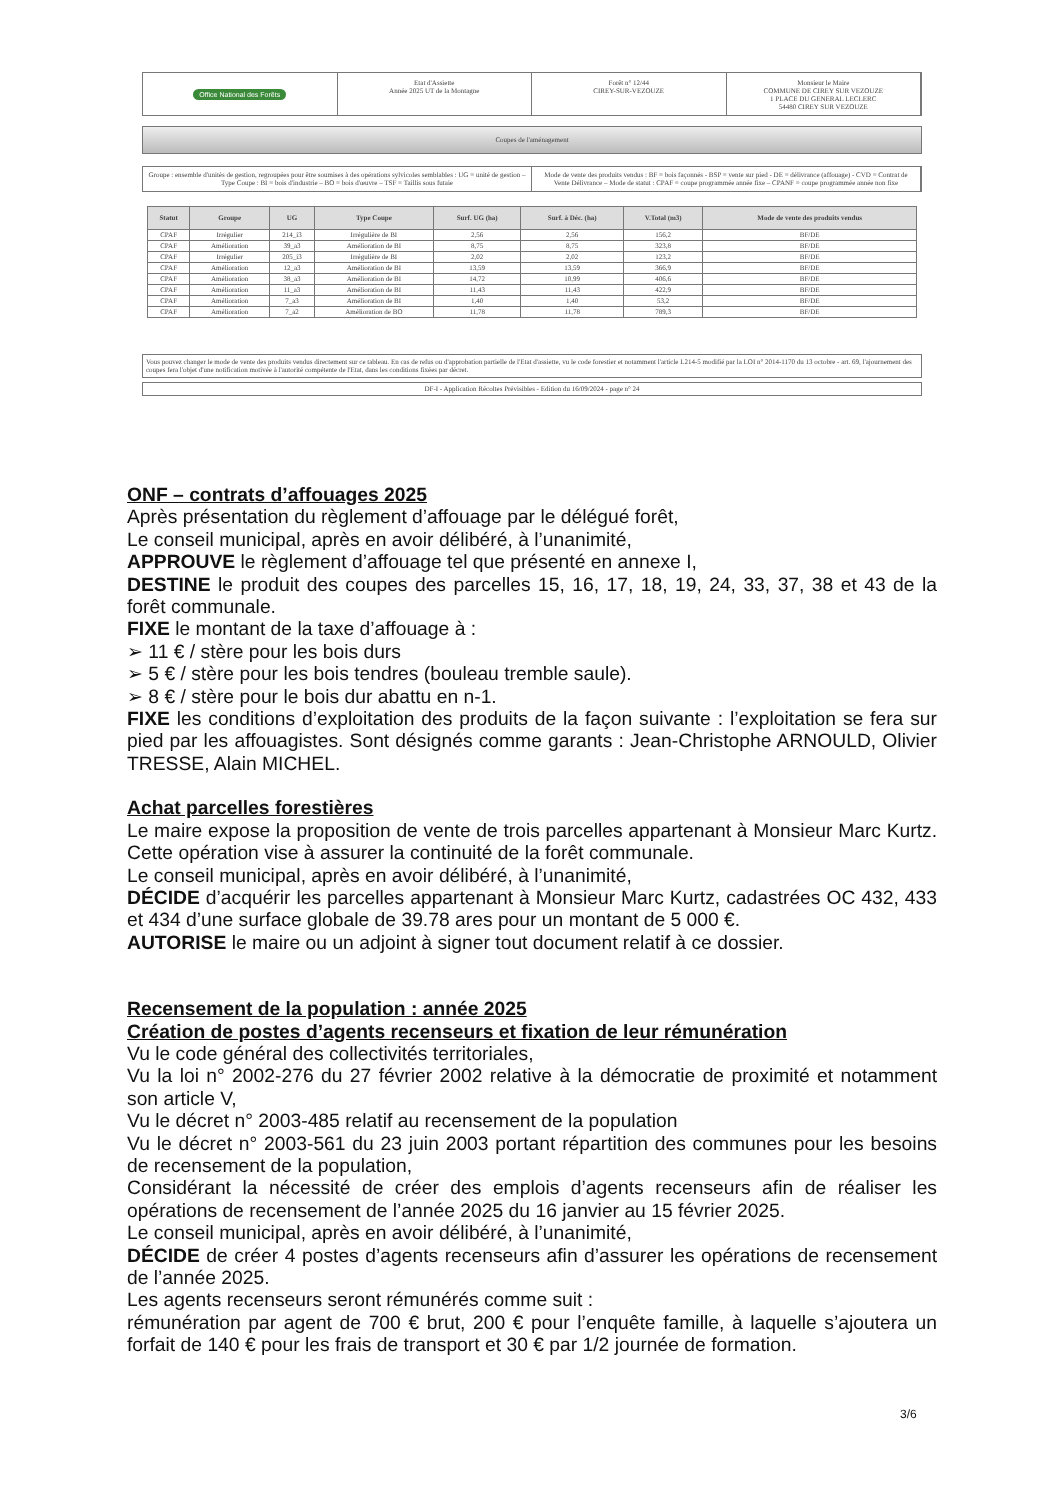Office National des Forêts
Etat d'Assiette
Année 2025 UT de la Montagne
Forêt n° 12/44
CIREY-SUR-VEZOUZE
Monsieur le Maire
COMMUNE DE CIREY SUR VEZOUZE
1 PLACE DU GENERAL LECLERC
54480 CIREY SUR VEZOUZE
Coupes de l'aménagement
Groupe : ensemble d'unités de gestion, regroupées pour être soumises à des opérations sylvicoles semblables : UG = unité de gestion – Type Coupe : BI = bois d'industrie – BO = bois d'œuvre – TSF = Taillis sous futaie
Mode de vente des produits vendus : BF = bois façonnés - BSP = vente sur pied - DE = délivrance (affouage) - CVD = Contrat de Vente Délivrance – Mode de statut : CPAF = coupe programmée année fixe – CPANF = coupe programmée année non fixe
| Statut | Groupe | UG | Type Coupe | Surf. UG (ha) | Surf. à Déc. (ha) | V.Total (m3) | Mode de vente des produits vendus |
| --- | --- | --- | --- | --- | --- | --- | --- |
| CPAF | Irrégulier | 214_i3 | Irrégulière de BI | 2,56 | 2,56 | 156,2 | BF/DE |
| CPAF | Amélioration | 39_a3 | Amélioration de BI | 8,75 | 8,75 | 323,8 | BF/DE |
| CPAF | Irrégulier | 205_i3 | Irrégulière de BI | 2,02 | 2,02 | 123,2 | BF/DE |
| CPAF | Amélioration | 12_a3 | Amélioration de BI | 13,59 | 13,59 | 366,9 | BF/DE |
| CPAF | Amélioration | 38_a3 | Amélioration de BI | 14,72 | 10,99 | 406,6 | BF/DE |
| CPAF | Amélioration | 11_a3 | Amélioration de BI | 11,43 | 11,43 | 422,9 | BF/DE |
| CPAF | Amélioration | 7_a3 | Amélioration de BI | 1,40 | 1,40 | 53,2 | BF/DE |
| CPAF | Amélioration | 7_a2 | Amélioration de BO | 11,78 | 11,78 | 789,3 | BF/DE |
Vous pouvez changer le mode de vente des produits vendus directement sur ce tableau. En cas de refus ou d'approbation partielle de l'Etat d'assiette, vu le code forestier et notamment l'article L214-5 modifié par la LOI n° 2014-1170 du 13 octobre - art. 69, l'ajournement des coupes fera l'objet d'une notification motivée à l'autorité compétente de l'Etat, dans les conditions fixées par décret.
DF-I - Application Récoltes Prévisibles - Edition du 16/09/2024 - page n° 24
ONF – contrats d’affouages 2025
Après présentation du règlement d’affouage par le délégué forêt,
Le conseil municipal, après en avoir délibéré, à l’unanimité,
APPROUVE le règlement d’affouage tel que présenté en annexe I,
DESTINE le produit des coupes des parcelles 15, 16, 17, 18, 19, 24, 33, 37, 38 et 43 de la forêt communale.
FIXE le montant de la taxe d’affouage à :
➢ 11 € / stère pour les bois durs
➢ 5 € / stère pour les bois tendres (bouleau tremble saule).
➢ 8 € / stère pour le bois dur abattu en n-1.
FIXE les conditions d’exploitation des produits de la façon suivante : l’exploitation se fera sur pied par les affouagistes. Sont désignés comme garants : Jean-Christophe ARNOULD, Olivier TRESSE, Alain MICHEL.
Achat parcelles forestières
Le maire expose la proposition de vente de trois parcelles appartenant à Monsieur Marc Kurtz. Cette opération vise à assurer la continuité de la forêt communale.
Le conseil municipal, après en avoir délibéré, à l’unanimité,
DÉCIDE d’acquérir les parcelles appartenant à Monsieur Marc Kurtz, cadastrées OC 432, 433 et 434 d’une surface globale de 39.78 ares pour un montant de 5 000 €.
AUTORISE le maire ou un adjoint à signer tout document relatif à ce dossier.
Recensement de la population : année 2025
Création de postes d’agents recenseurs et fixation de leur rémunération
Vu le code général des collectivités territoriales,
Vu la loi n° 2002-276 du 27 février 2002 relative à la démocratie de proximité et notamment son article V,
Vu le décret n° 2003-485 relatif au recensement de la population
Vu le décret n° 2003-561 du 23 juin 2003 portant répartition des communes pour les besoins de recensement de la population,
Considérant la nécessité de créer des emplois d’agents recenseurs afin de réaliser les opérations de recensement de l’année 2025 du 16 janvier au 15 février 2025.
Le conseil municipal, après en avoir délibéré, à l’unanimité,
DÉCIDE de créer 4 postes d’agents recenseurs afin d’assurer les opérations de recensement de l’année 2025.
Les agents recenseurs seront rémunérés comme suit :
rémunération par agent de 700 € brut, 200 € pour l’enquête famille, à laquelle s’ajoutera un forfait de 140 € pour les frais de transport et 30 € par 1/2 journée de formation.
3/6